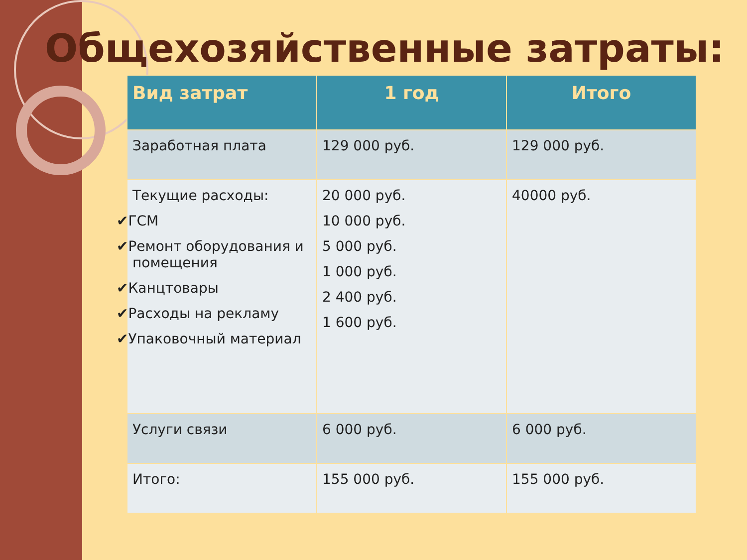Общехозяйственные затраты:
| Вид затрат | 1 год | Итого |
| --- | --- | --- |
| Заработная плата | 129 000 руб. | 129 000 руб. |
| Текущие расходы: ✔ ГСМ ✔ Ремонт оборудования и помещения ✔ Канцтовары ✔ Расходы на рекламу ✔ Упаковочный материал | 20 000 руб. 10 000 руб. 5 000 руб. 1 000 руб. 2 400 руб. 1 600 руб. | 40000 руб. |
| Услуги связи | 6 000 руб. | 6 000 руб. |
| Итого: | 155 000 руб. | 155 000 руб. |